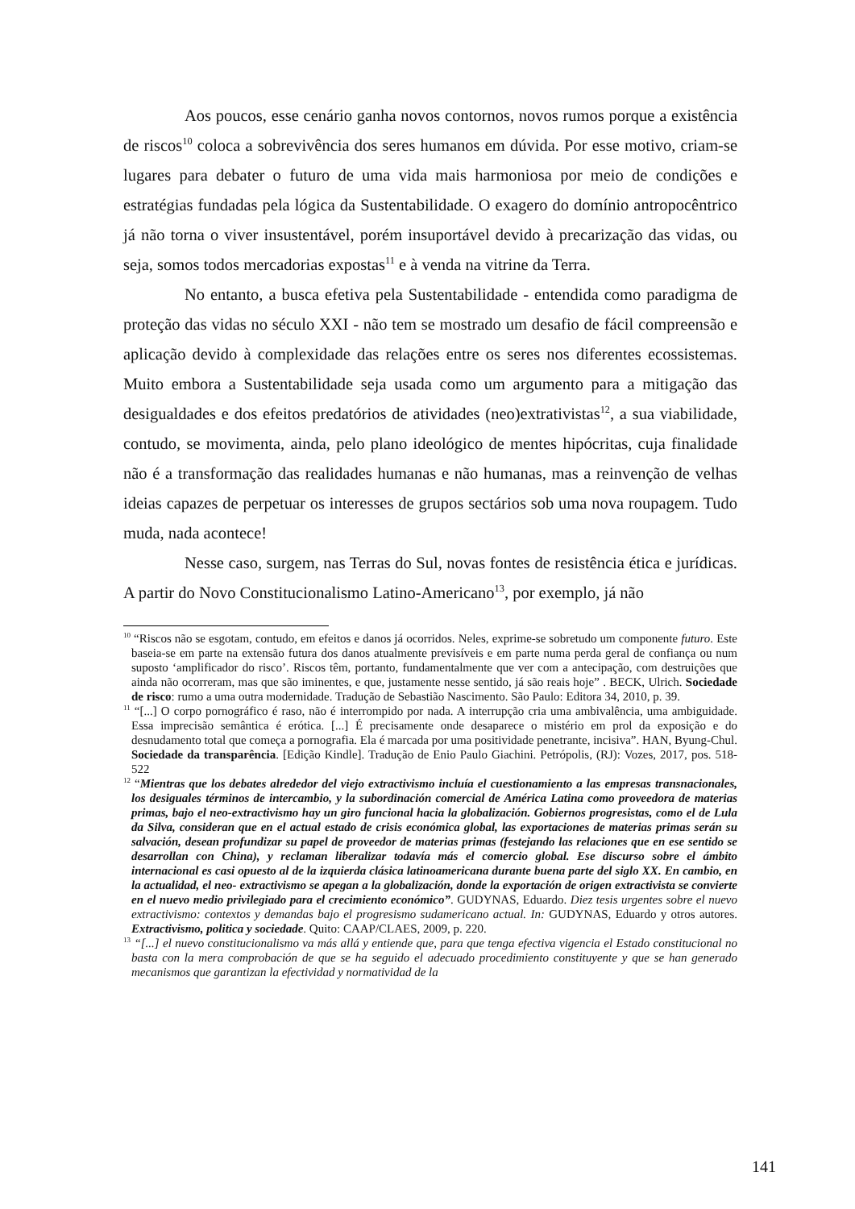Aos poucos, esse cenário ganha novos contornos, novos rumos porque a existência de riscos<sup>10</sup> coloca a sobrevivência dos seres humanos em dúvida. Por esse motivo, criam-se lugares para debater o futuro de uma vida mais harmoniosa por meio de condições e estratégias fundadas pela lógica da Sustentabilidade. O exagero do domínio antropocêntrico já não torna o viver insustentável, porém insuportável devido à precarização das vidas, ou seja, somos todos mercadorias expostas<sup>11</sup> e à venda na vitrine da Terra.
No entanto, a busca efetiva pela Sustentabilidade - entendida como paradigma de proteção das vidas no século XXI - não tem se mostrado um desafio de fácil compreensão e aplicação devido à complexidade das relações entre os seres nos diferentes ecossistemas. Muito embora a Sustentabilidade seja usada como um argumento para a mitigação das desigualdades e dos efeitos predatórios de atividades (neo)extrativistas<sup>12</sup>, a sua viabilidade, contudo, se movimenta, ainda, pelo plano ideológico de mentes hipócritas, cuja finalidade não é a transformação das realidades humanas e não humanas, mas a reinvenção de velhas ideias capazes de perpetuar os interesses de grupos sectários sob uma nova roupagem. Tudo muda, nada acontece!
Nesse caso, surgem, nas Terras do Sul, novas fontes de resistência ética e jurídicas. A partir do Novo Constitucionalismo Latino-Americano<sup>13</sup>, por exemplo, já não
<sup>10</sup> “Riscos não se esgotam, contudo, em efeitos e danos já ocorridos. Neles, exprime-se sobretudo um componente futuro. Este baseia-se em parte na extensão futura dos danos atualmente previsíveis e em parte numa perda geral de confiança ou num suposto ‘amplificador do risco’. Riscos têm, portanto, fundamentalmente que ver com a antecipação, com destruições que ainda não ocorreram, mas que são iminentes, e que, justamente nesse sentido, já são reais hoje” . BECK, Ulrich. Sociedade de risco: rumo a uma outra modernidade. Tradução de Sebastião Nascimento. São Paulo: Editora 34, 2010, p. 39.
<sup>11</sup> “[...] O corpo pornográfico é raso, não é interrompido por nada. A interrupção cria uma ambivalência, uma ambiguidade. Essa imprecisão semântica é erótica. [...] É precisamente onde desaparece o mistério em prol da exposição e do desnudamento total que começa a pornografia. Ela é marcada por uma positividade penetrante, incisiva”. HAN, Byung-Chul. Sociedade da transparência. [Edição Kindle]. Tradução de Enio Paulo Giachini. Petrópolis, (RJ): Vozes, 2017, pos. 518-522
<sup>12</sup> “Mientras que los debates alrededor del viejo extractivismo incluía el cuestionamiento a las empresas transnacionales, los desiguales términos de intercambio, y la subordinación comercial de América Latina como proveedora de materias primas, bajo el neo-extractivismo hay un giro funcional hacia la globalización. Gobiernos progresistas, como el de Lula da Silva, consideran que en el actual estado de crisis económica global, las exportaciones de materias primas serán su salvación, desean profundizar su papel de proveedor de materias primas (festejando las relaciones que en ese sentido se desarrollan con China), y reclaman liberalizar todavía más el comercio global. Ese discurso sobre el ámbito internacional es casi opuesto al de la izquierda clásica latinoamericana durante buena parte del siglo XX. En cambio, en la actualidad, el neo- extractivismo se apegan a la globalización, donde la exportación de origen extractivista se convierte en el nuevo medio privilegiado para el crecimiento económico”. GUDYNAS, Eduardo. Diez tesis urgentes sobre el nuevo extractivismo: contextos y demandas bajo el progresismo sudamericano actual. In: GUDYNAS, Eduardo y otros autores. Extractivismo, politica y sociedade. Quito: CAAP/CLAES, 2009, p. 220.
<sup>13</sup> “[...] el nuevo constitucionalismo va más allá y entiende que, para que tenga efectiva vigencia el Estado constitucional no basta con la mera comprobación de que se ha seguido el adecuado procedimiento constituyente y que se han generado mecanismos que garantizan la efectividad y normatividad de la
141